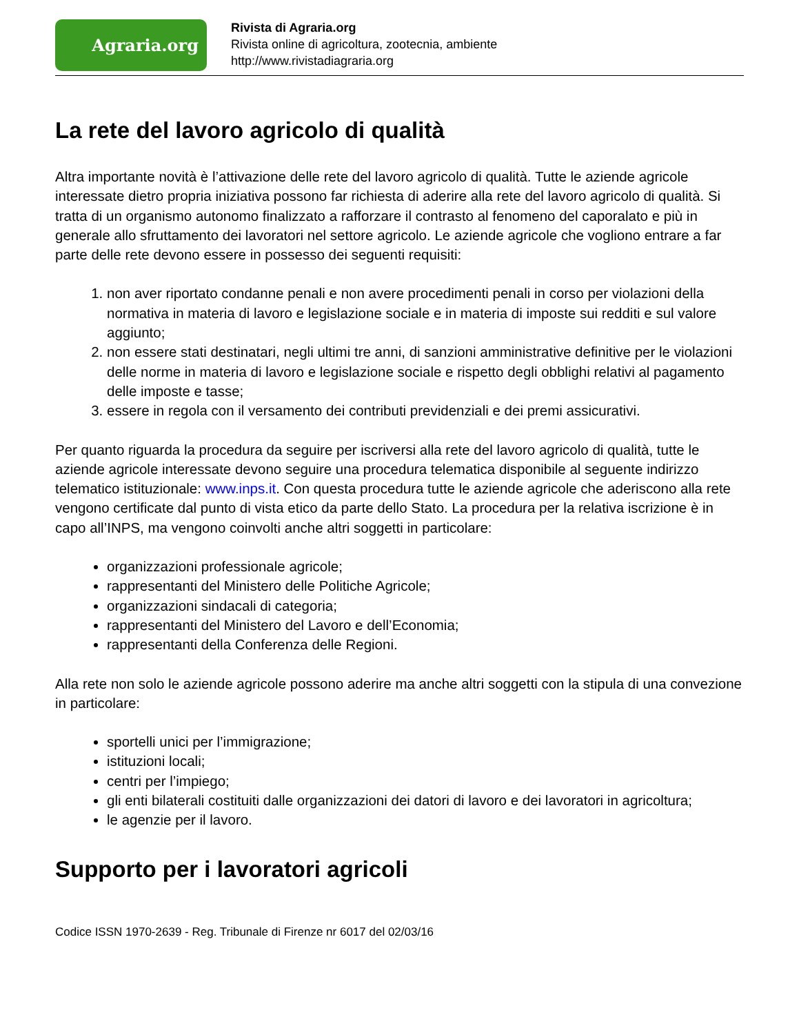Agraria.org
Rivista di Agraria.org
Rivista online di agricoltura, zootecnia, ambiente
http://www.rivistadiagraria.org
La rete del lavoro agricolo di qualità
Altra importante novità è l’attivazione delle rete del lavoro agricolo di qualità. Tutte le aziende agricole interessate dietro propria iniziativa possono far richiesta di aderire alla rete del lavoro agricolo di qualità. Si tratta di un organismo autonomo finalizzato a rafforzare il contrasto al fenomeno del caporalato e più in generale allo sfruttamento dei lavoratori nel settore agricolo. Le aziende agricole che vogliono entrare a far parte delle rete devono essere in possesso dei seguenti requisiti:
1. non aver riportato condanne penali e non avere procedimenti penali in corso per violazioni della normativa in materia di lavoro e legislazione sociale e in materia di imposte sui redditi e sul valore aggiunto;
2. non essere stati destinatari, negli ultimi tre anni, di sanzioni amministrative definitive per le violazioni delle norme in materia di lavoro e legislazione sociale e rispetto degli obblighi relativi al pagamento delle imposte e tasse;
3. essere in regola con il versamento dei contributi previdenziali e dei premi assicurativi.
Per quanto riguarda la procedura da seguire per iscriversi alla rete del lavoro agricolo di qualità, tutte le aziende agricole interessate devono seguire una procedura telematica disponibile al seguente indirizzo telematico istituzionale: www.inps.it. Con questa procedura tutte le aziende agricole che aderiscono alla rete vengono certificate dal punto di vista etico da parte dello Stato. La procedura per la relativa iscrizione è in capo all’INPS, ma vengono coinvolti anche altri soggetti in particolare:
organizzazioni professionale agricole;
rappresentanti del Ministero delle Politiche Agricole;
organizzazioni sindacali di categoria;
rappresentanti del Ministero del Lavoro e dell’Economia;
rappresentanti della Conferenza delle Regioni.
Alla rete non solo le aziende agricole possono aderire ma anche altri soggetti con la stipula di una convezione in particolare:
sportelli unici per l’immigrazione;
istituzioni locali;
centri per l’impiego;
gli enti bilaterali costituiti dalle organizzazioni dei datori di lavoro e dei lavoratori in agricoltura;
le agenzie per il lavoro.
Supporto per i lavoratori agricoli
Codice ISSN 1970-2639 - Reg. Tribunale di Firenze nr 6017 del 02/03/16